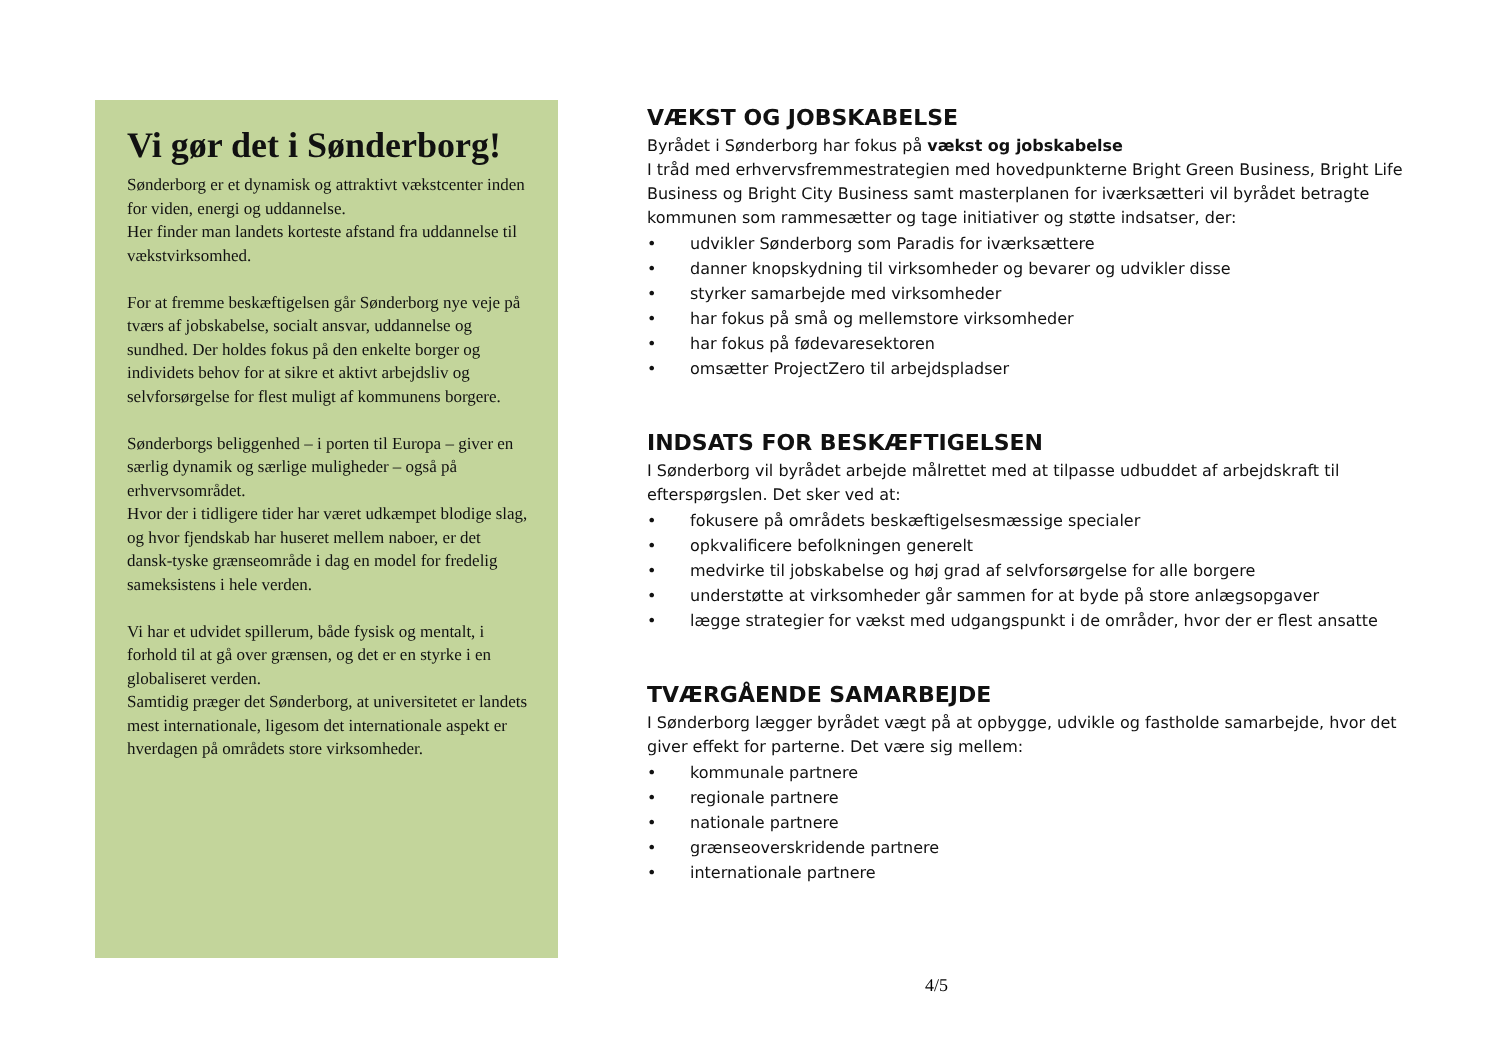Vi gør det i Sønderborg!
Sønderborg er et dynamisk og attraktivt vækstcenter inden for viden, energi og uddannelse.
Her finder man landets korteste afstand fra uddannelse til vækstvirksomhed.
For at fremme beskæftigelsen går Sønderborg nye veje på tværs af jobskabelse, socialt ansvar, uddannelse og sundhed. Der holdes fokus på den enkelte borger og individets behov for at sikre et aktivt arbejdsliv og selvforsørgelse for flest muligt af kommunens borgere.
Sønderborgs beliggenhed – i porten til Europa – giver en særlig dynamik og særlige muligheder – også på erhvervsområdet.
Hvor der i tidligere tider har været udkæmpet blodige slag, og hvor fjendskab har huseret mellem naboer, er det dansk-tyske grænseområde i dag en model for fredelig sameksistens i hele verden.
Vi har et udvidet spillerum, både fysisk og mentalt, i forhold til at gå over grænsen, og det er en styrke i en globaliseret verden.
Samtidig præger det Sønderborg, at universitetet er landets mest internationale, ligesom det internationale aspekt er hverdagen på områdets store virksomheder.
VÆKST OG JOBSKABELSE
Byrådet i Sønderborg har fokus på vækst og jobskabelse
I tråd med erhvervsfremmestrategien med hovedpunkterne Bright Green Business, Bright Life Business og Bright City Business samt masterplanen for iværksætteri vil byrådet betragte kommunen som rammesætter og tage initiativer og støtte indsatser, der:
• udvikler Sønderborg som Paradis for iværksættere
• danner knopskydning til virksomheder og bevarer og udvikler disse
• styrker samarbejde med virksomheder
• har fokus på små og mellemstore virksomheder
• har fokus på fødevaresektoren
• omsætter ProjectZero til arbejdspladser
INDSATS FOR BESKÆFTIGELSEN
I Sønderborg vil byrådet arbejde målrettet med at tilpasse udbuddet af arbejdskraft til efterspørgslen. Det sker ved at:
• fokusere på områdets beskæftigelsesmæssige specialer
• opkvalificere befolkningen generelt
• medvirke til jobskabelse og høj grad af selvforsørgelse for alle borgere
• understøtte at virksomheder går sammen for at byde på store anlægsopgaver
• lægge strategier for vækst med udgangspunkt i de områder, hvor der er flest ansatte
TVÆRGÅENDE SAMARBEJDE
I Sønderborg lægger byrådet vægt på at opbygge, udvikle og fastholde samarbejde, hvor det giver effekt for parterne. Det være sig mellem:
• kommunale partnere
• regionale partnere
• nationale partnere
• grænseoverskridende partnere
• internationale partnere
4/5